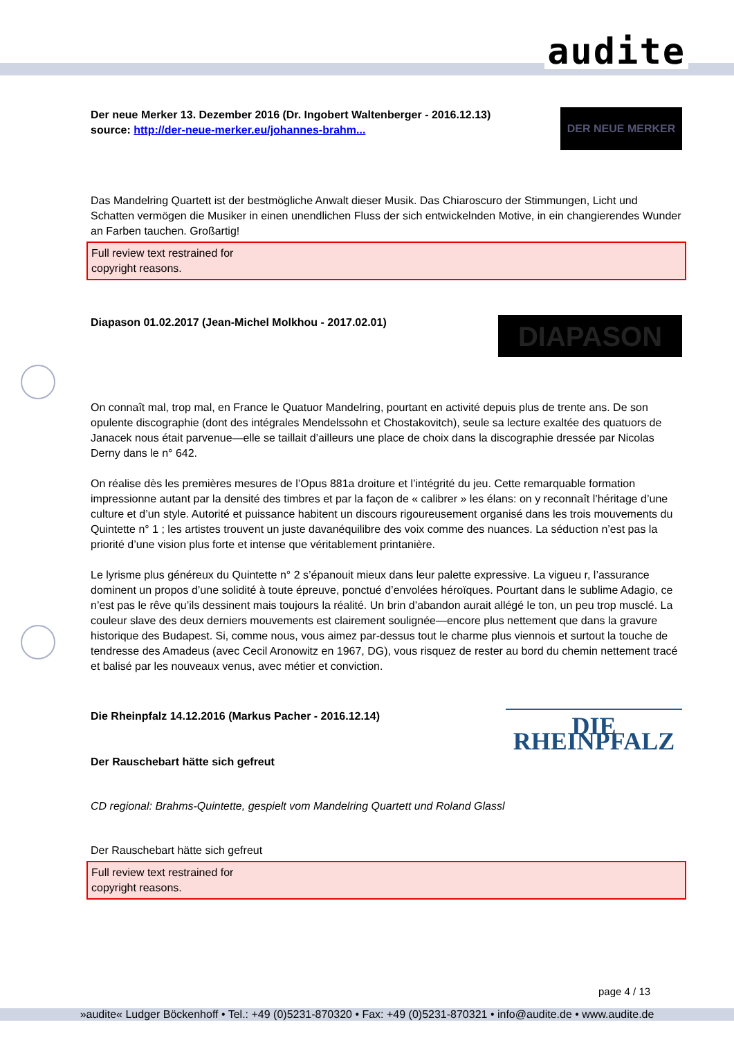audite
Der neue Merker 13. Dezember 2016 (Dr. Ingobert Waltenberger - 2016.12.13)
source: http://der-neue-merker.eu/johannes-brahm...
DER NEUE MERKER
Das Mandelring Quartett ist der bestmögliche Anwalt dieser Musik. Das Chiaroscuro der Stimmungen, Licht und Schatten vermögen die Musiker in einen unendlichen Fluss der sich entwickelnden Motive, in ein changierendes Wunder an Farben tauchen. Großartig!
Full review text restrained for
copyright reasons.
Diapason 01.02.2017 (Jean-Michel Molkhou - 2017.02.01)
DIAPASON
On connaît mal, trop mal, en France le Quatuor Mandelring, pourtant en activité depuis plus de trente ans. De son opulente discographie (dont des intégrales Mendelssohn et Chostakovitch), seule sa lecture exaltée des quatuors de Janacek nous était parvenue—elle se taillait d’ailleurs une place de choix dans la discographie dressée par Nicolas Derny dans le n° 642.
On réalise dès les premières mesures de l’Opus 881a droiture et l’intégrité du jeu. Cette remarquable formation impressionne autant par la densité des timbres et par la façon de « calibrer » les élans: on y reconnaît l’héritage d’une culture et d’un style. Autorité et puissance habitent un discours rigoureusement organisé dans les trois mouvements du Quintette n° 1 ; les artistes trouvent un juste davanéquilibre des voix comme des nuances. La séduction n’est pas la priorité d’une vision plus forte et intense que véritablement printanière.
Le lyrisme plus généreux du Quintette n° 2 s’épanouit mieux dans leur palette expressive. La vigueu r, l’assurance dominent un propos d’une solidité à toute épreuve, ponctué d’envolées héroïques. Pourtant dans le sublime Adagio, ce n’est pas le rêve qu’ils dessinent mais toujours la réalité. Un brin d’abandon aurait allégé le ton, un peu trop musclé. La couleur slave des deux derniers mouvements est clairement soulignée—encore plus nettement que dans la gravure historique des Budapest. Si, comme nous, vous aimez par-dessus tout le charme plus viennois et surtout la touche de tendresse des Amadeus (avec Cecil Aronowitz en 1967, DG), vous risquez de rester au bord du chemin nettement tracé et balisé par les nouveaux venus, avec métier et conviction.
Die Rheinpfalz 14.12.2016 (Markus Pacher - 2016.12.14)
Der Rauschebart hätte sich gefreut
DIE RHEINPFALZ
CD regional: Brahms-Quintette, gespielt vom Mandelring Quartett und Roland Glassl
Der Rauschebart hätte sich gefreut
Full review text restrained for
copyright reasons.
page 4 / 13
»audite« Ludger Böckenhoff • Tel.: +49 (0)5231-870320 • Fax: +49 (0)5231-870321 • info@audite.de • www.audite.de